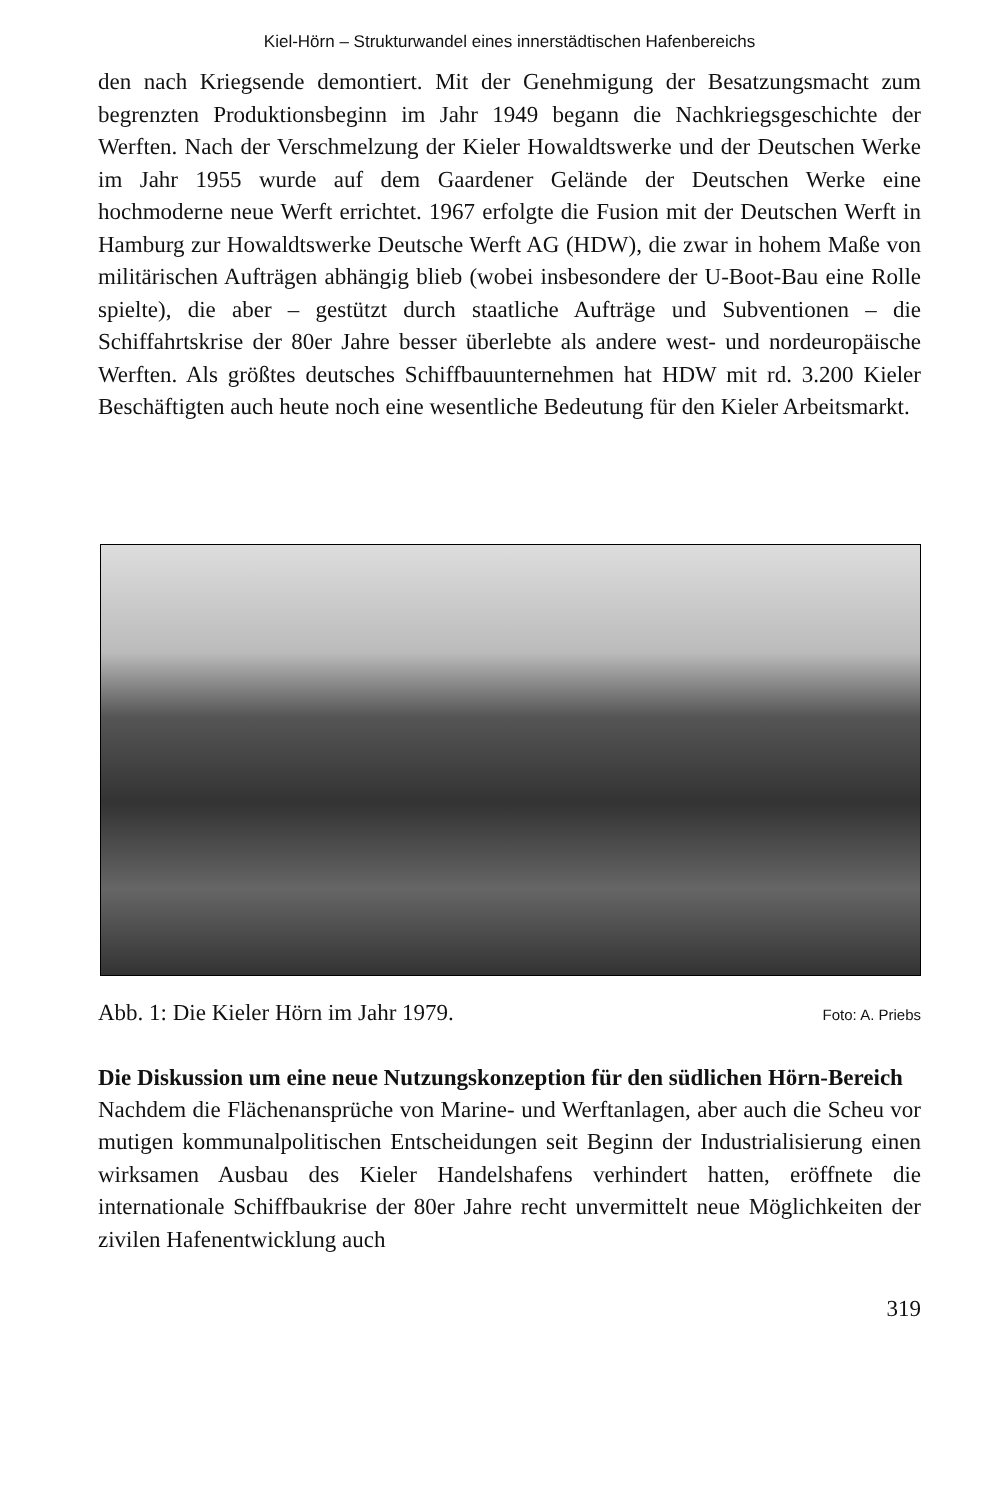Kiel-Hörn – Strukturwandel eines innerstädtischen Hafenbereichs
den nach Kriegsende demontiert. Mit der Genehmigung der Besatzungsmacht zum begrenzten Produktionsbeginn im Jahr 1949 begann die Nachkriegsgeschichte der Werften. Nach der Verschmelzung der Kieler Howaldtswerke und der Deutschen Werke im Jahr 1955 wurde auf dem Gaardener Gelände der Deutschen Werke eine hochmoderne neue Werft errichtet. 1967 erfolgte die Fusion mit der Deutschen Werft in Hamburg zur Howaldtswerke Deutsche Werft AG (HDW), die zwar in hohem Maße von militärischen Aufträgen abhängig blieb (wobei insbesondere der U-Boot-Bau eine Rolle spielte), die aber – gestützt durch staatliche Aufträge und Subventionen – die Schiffahrtskrise der 80er Jahre besser überlebte als andere west- und nordeuropäische Werften. Als größtes deutsches Schiffbauunternehmen hat HDW mit rd. 3.200 Kieler Beschäftigten auch heute noch eine wesentliche Bedeutung für den Kieler Arbeitsmarkt.
Abb. 1: Die Kieler Hörn im Jahr 1979. Foto: A. Priebs
Die Diskussion um eine neue Nutzungskonzeption für den südlichen Hörn-Bereich
Nachdem die Flächenansprüche von Marine- und Werftanlagen, aber auch die Scheu vor mutigen kommunalpolitischen Entscheidungen seit Beginn der Industrialisierung einen wirksamen Ausbau des Kieler Handelshafens verhindert hatten, eröffnete die internationale Schiffbaukrise der 80er Jahre recht unvermittelt neue Möglichkeiten der zivilen Hafenentwicklung auch
319